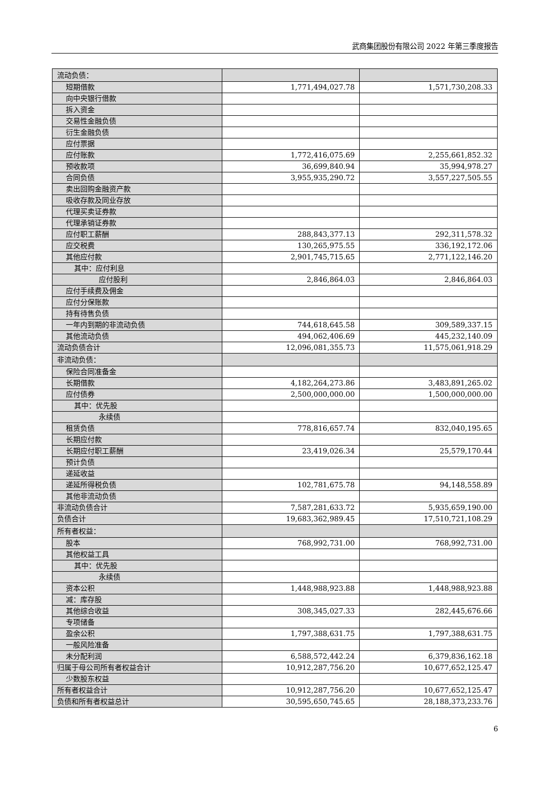武商集团股份有限公司 2022 年第三季度报告
| 流动负债： | | |
| 短期借款 | 1,771,494,027.78 | 1,571,730,208.33 |
| 向中央银行借款 | | |
| 拆入资金 | | |
| 交易性金融负债 | | |
| 衍生金融负债 | | |
| 应付票据 | | |
| 应付账款 | 1,772,416,075.69 | 2,255,661,852.32 |
| 预收款项 | 36,699,840.94 | 35,994,978.27 |
| 合同负债 | 3,955,935,290.72 | 3,557,227,505.55 |
| 卖出回购金融资产款 | | |
| 吸收存款及同业存放 | | |
| 代理买卖证券款 | | |
| 代理承销证券款 | | |
| 应付职工薪酬 | 288,843,377.13 | 292,311,578.32 |
| 应交税费 | 130,265,975.55 | 336,192,172.06 |
| 其他应付款 | 2,901,745,715.65 | 2,771,122,146.20 |
| 其中：应付利息 | | |
| 应付股利 | 2,846,864.03 | 2,846,864.03 |
| 应付手续费及佣金 | | |
| 应付分保账款 | | |
| 持有待售负债 | | |
| 一年内到期的非流动负债 | 744,618,645.58 | 309,589,337.15 |
| 其他流动负债 | 494,062,406.69 | 445,232,140.09 |
| 流动负债合计 | 12,096,081,355.73 | 11,575,061,918.29 |
| 非流动负债： | | |
| 保险合同准备金 | | |
| 长期借款 | 4,182,264,273.86 | 3,483,891,265.02 |
| 应付债券 | 2,500,000,000.00 | 1,500,000,000.00 |
| 其中：优先股 | | |
| 永续债 | | |
| 租赁负债 | 778,816,657.74 | 832,040,195.65 |
| 长期应付款 | | |
| 长期应付职工薪酬 | 23,419,026.34 | 25,579,170.44 |
| 预计负债 | | |
| 递延收益 | | |
| 递延所得税负债 | 102,781,675.78 | 94,148,558.89 |
| 其他非流动负债 | | |
| 非流动负债合计 | 7,587,281,633.72 | 5,935,659,190.00 |
| 负债合计 | 19,683,362,989.45 | 17,510,721,108.29 |
| 所有者权益： | | |
| 股本 | 768,992,731.00 | 768,992,731.00 |
| 其他权益工具 | | |
| 其中：优先股 | | |
| 永续债 | | |
| 资本公积 | 1,448,988,923.88 | 1,448,988,923.88 |
| 减：库存股 | | |
| 其他综合收益 | 308,345,027.33 | 282,445,676.66 |
| 专项储备 | | |
| 盈余公积 | 1,797,388,631.75 | 1,797,388,631.75 |
| 一般风险准备 | | |
| 未分配利润 | 6,588,572,442.24 | 6,379,836,162.18 |
| 归属于母公司所有者权益合计 | 10,912,287,756.20 | 10,677,652,125.47 |
| 少数股东权益 | | |
| 所有者权益合计 | 10,912,287,756.20 | 10,677,652,125.47 |
| 负债和所有者权益总计 | 30,595,650,745.65 | 28,188,373,233.76 |
6